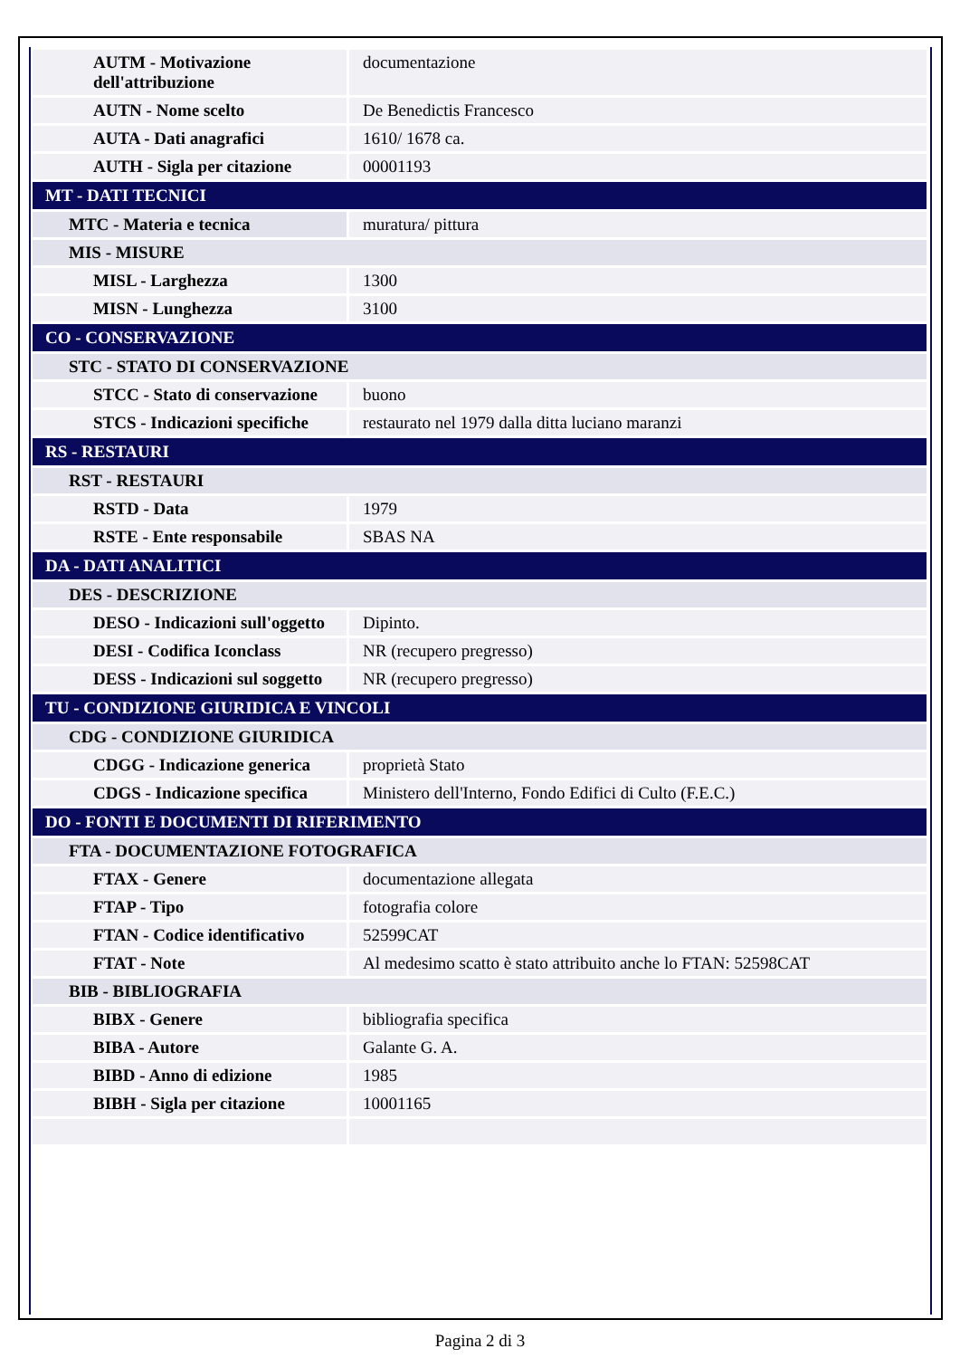| AUTM - Motivazione dell'attribuzione | documentazione |
| AUTN - Nome scelto | De Benedictis Francesco |
| AUTA - Dati anagrafici | 1610/ 1678 ca. |
| AUTH - Sigla per citazione | 00001193 |
| MT - DATI TECNICI | |
| MTC - Materia e tecnica | muratura/ pittura |
| MIS - MISURE | |
| MISL - Larghezza | 1300 |
| MISN - Lunghezza | 3100 |
| CO - CONSERVAZIONE | |
| STC - STATO DI CONSERVAZIONE | |
| STCC - Stato di conservazione | buono |
| STCS - Indicazioni specifiche | restaurato nel 1979 dalla ditta luciano maranzi |
| RS - RESTAURI | |
| RST - RESTAURI | |
| RSTD - Data | 1979 |
| RSTE - Ente responsabile | SBAS NA |
| DA - DATI ANALITICI | |
| DES - DESCRIZIONE | |
| DESO - Indicazioni sull'oggetto | Dipinto. |
| DESI - Codifica Iconclass | NR (recupero pregresso) |
| DESS - Indicazioni sul soggetto | NR (recupero pregresso) |
| TU - CONDIZIONE GIURIDICA E VINCOLI | |
| CDG - CONDIZIONE GIURIDICA | |
| CDGG - Indicazione generica | proprietà Stato |
| CDGS - Indicazione specifica | Ministero dell'Interno, Fondo Edifici di Culto (F.E.C.) |
| DO - FONTI E DOCUMENTI DI RIFERIMENTO | |
| FTA - DOCUMENTAZIONE FOTOGRAFICA | |
| FTAX - Genere | documentazione allegata |
| FTAP - Tipo | fotografia colore |
| FTAN - Codice identificativo | 52599CAT |
| FTAT - Note | Al medesimo scatto è stato attribuito anche lo FTAN: 52598CAT |
| BIB - BIBLIOGRAFIA | |
| BIBX - Genere | bibliografia specifica |
| BIBA - Autore | Galante G. A. |
| BIBD - Anno di edizione | 1985 |
| BIBH - Sigla per citazione | 10001165 |
Pagina 2 di 3